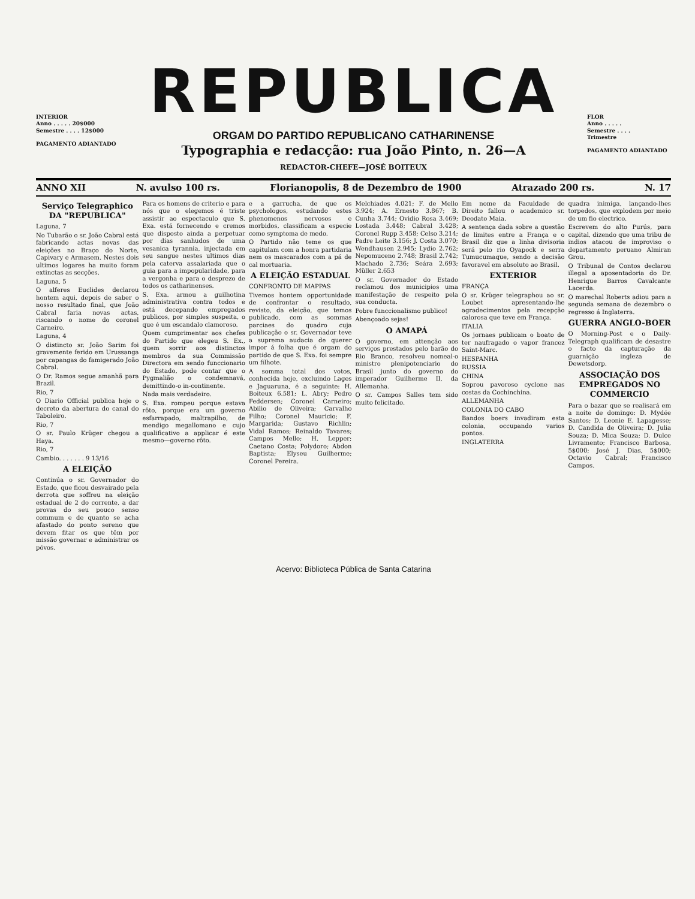INTERIOR
Anno . . . . . 20$000
Semestre . . . . 12$000
PAGAMENTO ADIANTADO
REPUBLICA
ORGAM DO PARTIDO REPUBLICANO CATHARINENSE
Typographia e redacção: rua João Pinto, n. 26—A
REDACTOR-CHEFE—JOSÉ BOITEUX
FLOR
Anno . . . . .
Semestre . . . .
Trimestre
PAGAMENTO ADIANTADO
ANNO XII N. avulso 100 rs. Florianopolis, 8 de Dezembro de 1900 Atrazado 200 rs. N. 17
Serviço Telegraphico DA "REPUBLICA"
Laguna, 7
No Tubarão o sr. João Cabral está fabricando actas novas das eleições no Braço do Norte, Capivary e Armasem. Nestes dois ultimos logares ha muito foram extinctas as secções.
Laguna, 5
O alferes Euclides declarou hontem aqui, depois de saber o nosso resultado final, que João Cabral faria novas actas, riscando o nome do coronel Carneiro.
Laguna, 4
O distincto sr. João Sarim foi gravemente ferido em Urussanga por capangas do famigerado João Cabral.
O Dr. Ramos segue amanhã para Brazil.
Rio, 7
O Diario Official publica hoje o decreto da abertura do canal do Taboleiro.
Rio, 7
O sr. Paulo Krüger chegou a Haya.
Rio, 7
Cambio. . . . . . . 9 13/16
A ELEIÇÃO
Continúa o sr. Governador do Estado, que ficou desvairado pela derrota que soffreu na eleição estadual de 2 do corrente, a dar provas do seu pouco senso commum e de quanto se acha afastado do ponto sereno que devem fitar os que têm por missão governar e administrar os póvos.
Para os homens de criterio e para nós que o elegemos é triste assistir ao espectaculo que S. Exa. está fornecendo e cremos que disposto ainda a perpetuar por dias sanhudos de uma vesanica tyrannia, injectada em seu sangue nestes ultimos dias pela caterva assalariada que o guia para a impopularidade, para a vergonha e para o desprezo de todos os catharinenses.
S. Exa. armou a guilhotina administrativa contra todos e está decepando empregados publicos, por simples suspeita, o que é um escandalo clamoroso.
Quem cumprimentar aos chefes do Partido que elegeu S. Ex., quem sorrir aos distinctos membros da sua Commissão Directora em sendo funccionario do Estado, pode contar que o Pygmalião o condemnavá, demittindo-o in-continente.
Nada mais verdadeiro.
S. Exa. rompeu porque estava rôto, porque era um governo esfarrapado, maltrapilho, de mendigo megallomano e cujo qualificativo a applicar é este mesmo—governo rôto.
e a garrucha, de que os psychologos, estudando estes phenomenos nervosos e morbidos, classificam a especie como symptoma de medo.
O Partido não teme os que capitulam com a honra partidaria nem os mascarados com a pá de cal mortuaria.
A ELEIÇÃO ESTADUAL
CONFRONTO DE MAPPAS
Tivemos hontem opportunidade de confrontar o resultado, revisto, da eleição, que temos publicado, com as sommas parciaes do quadro cuja publicação o sr. Governador teve a suprema audacia de querer impor á folha que é orgam do partido de que S. Exa. foi sempre um filhote.
A somma total dos votos, conhecida hoje, excluindo Lages e Jaguaruna, é a seguinte: H. Boiteux 6.581; L. Abry; Pedro Feddersen; Coronel Carneiro; Abilio de Oliveira; Carvalho Filho; Coronel Mauricio; F. Margarida; Gustavo Richlin; Vidal Ramos; Reinaldo Tavares; Campos Mello; H. Lepper; Caetano Costa; Polydoro; Abdon Baptista; Elyseu Guilherme; Coronel Pereira.
Melchiades 4.021; F. de Mello 3.924; A. Ernesto 3.867; B. Cunha 3.744; Ovidio Rosa 3.469; Lostada 3.448; Cabral 3.428; Coronel Rupp 3.458; Celso 3.214; Padre Leite 3.156; J. Costa 3.070; Wendhausen 2.945; Lydio 2.762; Nepomuceno 2.748; Brasil 2.742; Machado 2.736; Seára 2.693; Müller 2.653
O sr. Governador do Estado reclamou dos municipios uma manifestação de respeito pela sua conducta.
Pobre funccionalismo publico!
Abençoado sejas!
O AMAPÁ
O governo, em attenção aos serviços prestados pelo barão do Rio Branco, resolveu nomeal-o ministro plenipotenciario do Brasil junto do governo do imperador Guilherme II, da Allemanha.
O sr. Campos Salles tem sido muito felicitado.
Em nome da Faculdade de Direito fallou o academico sr. Deodato Maia.
A sentença dada sobre a questão de limites entre a França e o Brasil diz que a linha divisoria será pelo rio Oyapock e serra Tumucumaque, sendo a decisão favoravel em absoluto ao Brasil.
EXTERIOR
FRANÇA
O sr. Krüger telegraphou ao sr. Loubet apresentando-lhe agradecimentos pela recepção calorosa que teve em França.
ITALIA
Os jornaes publicam o boato de ter naufragado o vapor francez Saint-Marc.
HESPANHA
RUSSIA
CHINA
Soprou pavoroso cyclone nas costas da Cochinchina.
ALLEMANHA
COLONIA DO CABO
Bandos boers invadiram esta colonia, occupando varios pontos.
INGLATERRA
quadra inimiga, lançando-lhes torpedos, que explodem por meio de um fio electrico.
Escrevem do alto Purús, para capital, dizendo que uma tribu de indios atacou de improviso o departamento peruano Almiran Grou.
O Tribunal de Contos declarou illegal a aposentadoria do Dr. Henrique Barros Cavalcante Lacerda.
O marechal Roberts adiou para a segunda semana de dezembro o regresso á Inglaterra.
GUERRA ANGLO-BOER
O Morning-Post e o Daily-Telegraph qualificam de desastre o facto da capturação da guarnição ingleza de Dewetsdorp.
ASSOCIAÇÃO DOS EMPREGADOS NO COMMERCIO
Para o bazar que se realisará em a noite de domingo: D. Mydée Santos; D. Leonie E. Lapagesse; D. Candida de Oliveira; D. Julia Souza; D. Mica Souza; D. Dulce Livramento; Francisco Barbosa, 5$000; José J. Dias, 5$000; Octavio Cabral; Francisco Campos.
Acervo: Biblioteca Pública de Santa Catarina